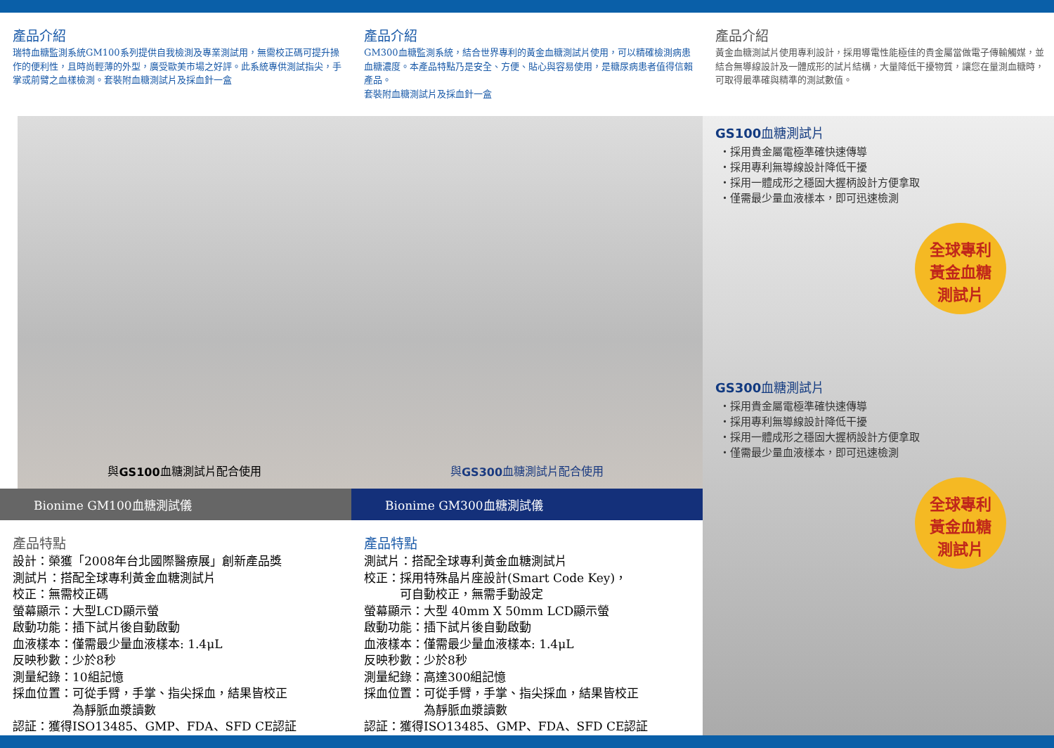產品介紹
瑞特血糖監測系統GM100系列提供自我檢測及專業測試用，無需校正碼可提升操作的便利性，且時尚輕薄的外型，廣受歐美市場之好評。此系統專供測試指尖，手掌或前臂之血樣檢測。套裝附血糖測試片及採血針一盒
與 GS100 血糖測試片配合使用
Bionime GM100血糖測試儀
產品特點
設計：榮獲「2008年台北國際醫療展」創新產品獎
測試片：搭配全球專利黃金血糖測試片
校正：無需校正碼
螢幕顯示：大型LCD顯示螢
啟動功能：插下試片後自動啟動
血液樣本：僅需最少量血液樣本: 1.4μL
反映秒數：少於8秒
測量紀錄：10組記憶
採血位置：可從手臂，手掌、指尖採血，結果皆校正
　　　　　為靜脈血漿讀數
認証：獲得ISO13485、GMP、FDA、SFD CE認証
產品介紹
GM300血糖監測系統，結合世界專利的黃金血糖測試片使用，可以精確檢測病患血糖濃度。本產品特點乃是安全、方便、貼心與容易使用，是糖尿病患者值得信賴產品。
套裝附血糖測試片及採血針一盒
與 GS300 血糖測試片配合使用
Bionime GM300血糖測試儀
產品特點
測試片：搭配全球專利黃金血糖測試片
校正：採用特殊晶片座設計(Smart Code Key)，
　　　可自動校正，無需手動設定
螢幕顯示：大型 40mm X 50mm LCD顯示螢
啟動功能：插下試片後自動啟動
血液樣本：僅需最少量血液樣本: 1.4μL
反映秒數：少於8秒
測量紀錄：高達300組記憶
採血位置：可從手臂，手掌、指尖採血，結果皆校正
　　　　　為靜脈血漿讀數
認証：獲得ISO13485、GMP、FDA、SFD CE認証
產品介紹
黃金血糖測試片使用專利設計，採用導電性能極佳的貴金屬當做電子傳輸觸媒，並結合無導線設計及一體成形的試片結構，大量降低干擾物質，讓您在量測血糖時，可取得最準確與精準的測試數值。
GS100血糖測試片
・採用貴金屬電極準確快速傳導
・採用專利無導線設計降低干擾
・採用一體成形之穩固大握柄設計方便拿取
・僅需最少量血液樣本，即可迅速檢測
全球專利
黃金血糖
測試片
GS300血糖測試片
・採用貴金屬電極準確快速傳導
・採用專利無導線設計降低干擾
・採用一體成形之穩固大握柄設計方便拿取
・僅需最少量血液樣本，即可迅速檢測
全球專利
黃金血糖
測試片